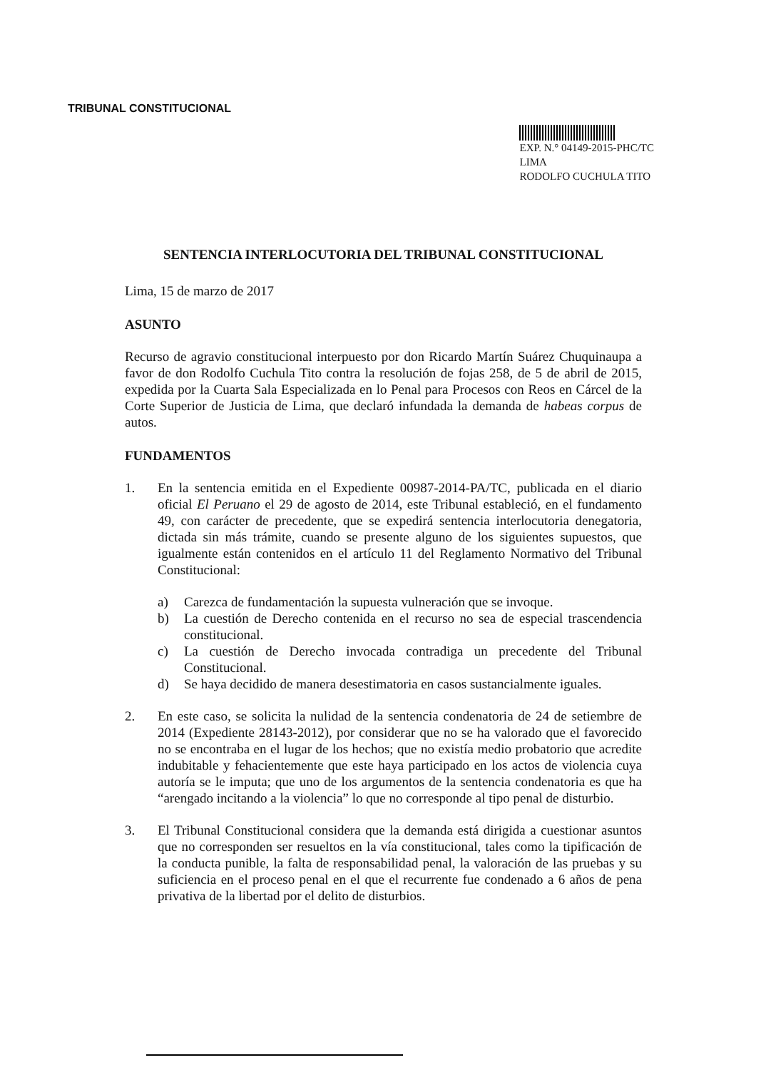TRIBUNAL CONSTITUCIONAL
EXP. N.° 04149-2015-PHC/TC
LIMA
RODOLFO CUCHULA TITO
SENTENCIA INTERLOCUTORIA DEL TRIBUNAL CONSTITUCIONAL
Lima, 15 de marzo de 2017
ASUNTO
Recurso de agravio constitucional interpuesto por don Ricardo Martín Suárez Chuquinaupa a favor de don Rodolfo Cuchula Tito contra la resolución de fojas 258, de 5 de abril de 2015, expedida por la Cuarta Sala Especializada en lo Penal para Procesos con Reos en Cárcel de la Corte Superior de Justicia de Lima, que declaró infundada la demanda de habeas corpus de autos.
FUNDAMENTOS
1. En la sentencia emitida en el Expediente 00987-2014-PA/TC, publicada en el diario oficial El Peruano el 29 de agosto de 2014, este Tribunal estableció, en el fundamento 49, con carácter de precedente, que se expedirá sentencia interlocutoria denegatoria, dictada sin más trámite, cuando se presente alguno de los siguientes supuestos, que igualmente están contenidos en el artículo 11 del Reglamento Normativo del Tribunal Constitucional:
a) Carezca de fundamentación la supuesta vulneración que se invoque.
b) La cuestión de Derecho contenida en el recurso no sea de especial trascendencia constitucional.
c) La cuestión de Derecho invocada contradiga un precedente del Tribunal Constitucional.
d) Se haya decidido de manera desestimatoria en casos sustancialmente iguales.
2. En este caso, se solicita la nulidad de la sentencia condenatoria de 24 de setiembre de 2014 (Expediente 28143-2012), por considerar que no se ha valorado que el favorecido no se encontraba en el lugar de los hechos; que no existía medio probatorio que acredite indubitable y fehacientemente que este haya participado en los actos de violencia cuya autoría se le imputa; que uno de los argumentos de la sentencia condenatoria es que ha “arengado incitando a la violencia” lo que no corresponde al tipo penal de disturbio.
3. El Tribunal Constitucional considera que la demanda está dirigida a cuestionar asuntos que no corresponden ser resueltos en la vía constitucional, tales como la tipificación de la conducta punible, la falta de responsabilidad penal, la valoración de las pruebas y su suficiencia en el proceso penal en el que el recurrente fue condenado a 6 años de pena privativa de la libertad por el delito de disturbios.